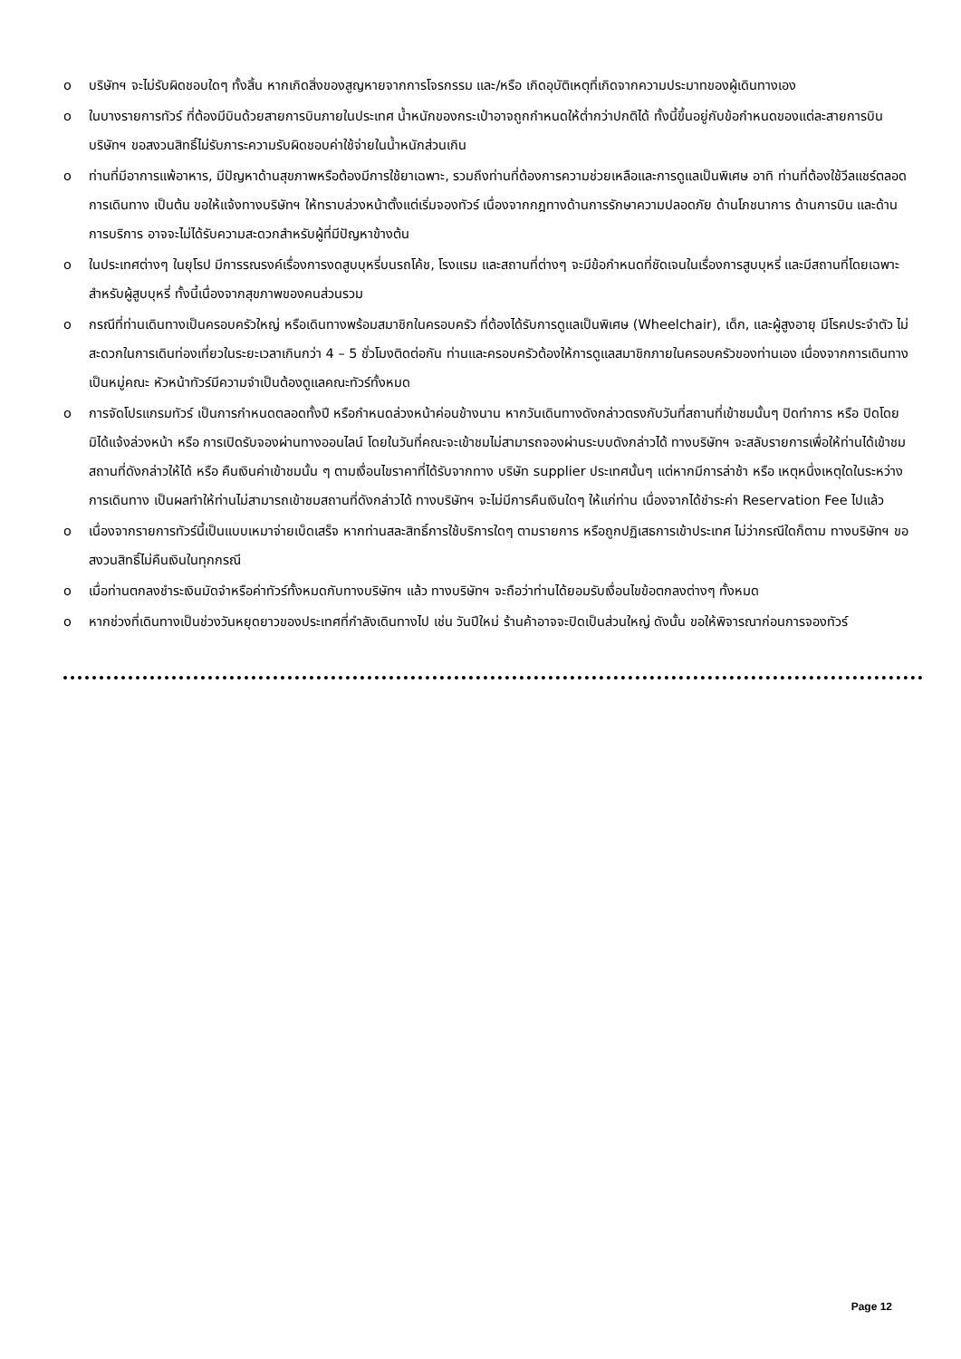o บริษัทฯ จะไม่รับผิดชอบใดๆ ทั้งสิ้น หากเกิดสิ่งของสูญหายจากการโจรกรรม และ/หรือ เกิดอุบัติเหตุที่เกิดจากความประมาทของผู้เดินทางเอง
o ในบางรายการทัวร์ ที่ต้องมีบินด้วยสายการบินภายในประเทศ น้ำหนักของกระเป๋าอาจถูกกำหนดให้ต่ำกว่าปกติได้ ทั้งนี้ขึ้นอยู่กับข้อกำหนดของแต่ละสายการบิน บริษัทฯ ขอสงวนสิทธิ์ไม่รับภาระความรับผิดชอบค่าใช้จ่ายในน้ำหนักส่วนเกิน
o ท่านที่มีอาการแพ้อาหาร, มีปัญหาด้านสุขภาพหรือต้องมีการใช้ยาเฉพาะ, รวมถึงท่านที่ต้องการความช่วยเหลือและการดูแลเป็นพิเศษ อาทิ ท่านที่ต้องใช้วีลแชร์ตลอดการเดินทาง เป็นต้น ขอให้แจ้งทางบริษัทฯ ให้ทราบล่วงหน้าตั้งแต่เริ่มจองทัวร์ เนื่องจากกฎทางด้านการรักษาความปลอดภัย ด้านโภชนาการ ด้านการบิน และด้านการบริการ อาจจะไม่ได้รับความสะดวกสำหรับผู้ที่มีปัญหาข้างต้น
o ในประเทศต่างๆ ในยุโรป มีการรณรงค์เรื่องการงดสูบบุหรี่บนรถโค้ช, โรงแรม และสถานที่ต่างๆ จะมีข้อกำหนดที่ชัดเจนในเรื่องการสูบบุหรี่ และมีสถานที่โดยเฉพาะสำหรับผู้สูบบุหรี่ ทั้งนี้เนื่องจากสุขภาพของคนส่วนรวม
o กรณีที่ท่านเดินทางเป็นครอบครัวใหญ่ หรือเดินทางพร้อมสมาชิกในครอบครัว ที่ต้องได้รับการดูแลเป็นพิเศษ (Wheelchair), เด็ก, และผู้สูงอายุ มีโรคประจำตัว ไม่สะดวกในการเดินท่องเที่ยวในระยะเวลาเกินกว่า 4 – 5 ชั่วโมงติดต่อกัน ท่านและครอบครัวต้องให้การดูแลสมาชิกภายในครอบครัวของท่านเอง เนื่องจากการเดินทางเป็นหมู่คณะ หัวหน้าทัวร์มีความจำเป็นต้องดูแลคณะทัวร์ทั้งหมด
o การจัดโปรแกรมทัวร์ เป็นการกำหนดตลอดทั้งปี หรือกำหนดล่วงหน้าค่อนข้างนาน หากวันเดินทางดังกล่าวตรงกับวันที่สถานที่เข้าชมนั้นๆ ปิดทำการ หรือ ปิดโดยมิได้แจ้งล่วงหน้า หรือ การเปิดรับจองผ่านทางออนไลน์ โดยในวันที่คณะจะเข้าชมไม่สามารถจองผ่านระบบดังกล่าวได้ ทางบริษัทฯ จะสลับรายการเพื่อให้ท่านได้เข้าชมสถานที่ดังกล่าวให้ได้ หรือ คืนเงินค่าเข้าชมนั้น ๆ ตามเงื่อนไขราคาที่ได้รับจากทาง บริษัท supplier ประเทศนั้นๆ แต่หากมีการล่าช้า หรือ เหตุหนึ่งเหตุใดในระหว่างการเดินทาง เป็นผลทำให้ท่านไม่สามารถเข้าชมสถานที่ดังกล่าวได้ ทางบริษัทฯ จะไม่มีการคืนเงินใดๆ ให้แก่ท่าน เนื่องจากได้ชำระค่า Reservation Fee ไปแล้ว
o เนื่องจากรายการทัวร์นี้เป็นแบบเหมาจ่ายเบ็ดเสร็จ หากท่านสละสิทธิ์การใช้บริการใดๆ ตามรายการ หรือถูกปฏิเสธการเข้าประเทศ ไม่ว่ากรณีใดก็ตาม ทางบริษัทฯ ขอสงวนสิทธิ์ไม่คืนเงินในทุกกรณี
o เมื่อท่านตกลงชำระเงินมัดจำหรือค่าทัวร์ทั้งหมดกับทางบริษัทฯ แล้ว ทางบริษัทฯ จะถือว่าท่านได้ยอมรับเงื่อนไขข้อตกลงต่างๆ ทั้งหมด
o หากช่วงที่เดินทางเป็นช่วงวันหยุดยาวของประเทศที่กำลังเดินทางไป เช่น วันปีใหม่ ร้านค้าอาจจะปิดเป็นส่วนใหญ่ ดังนั้น ขอให้พิจารณาก่อนการจองทัวร์
Page 12